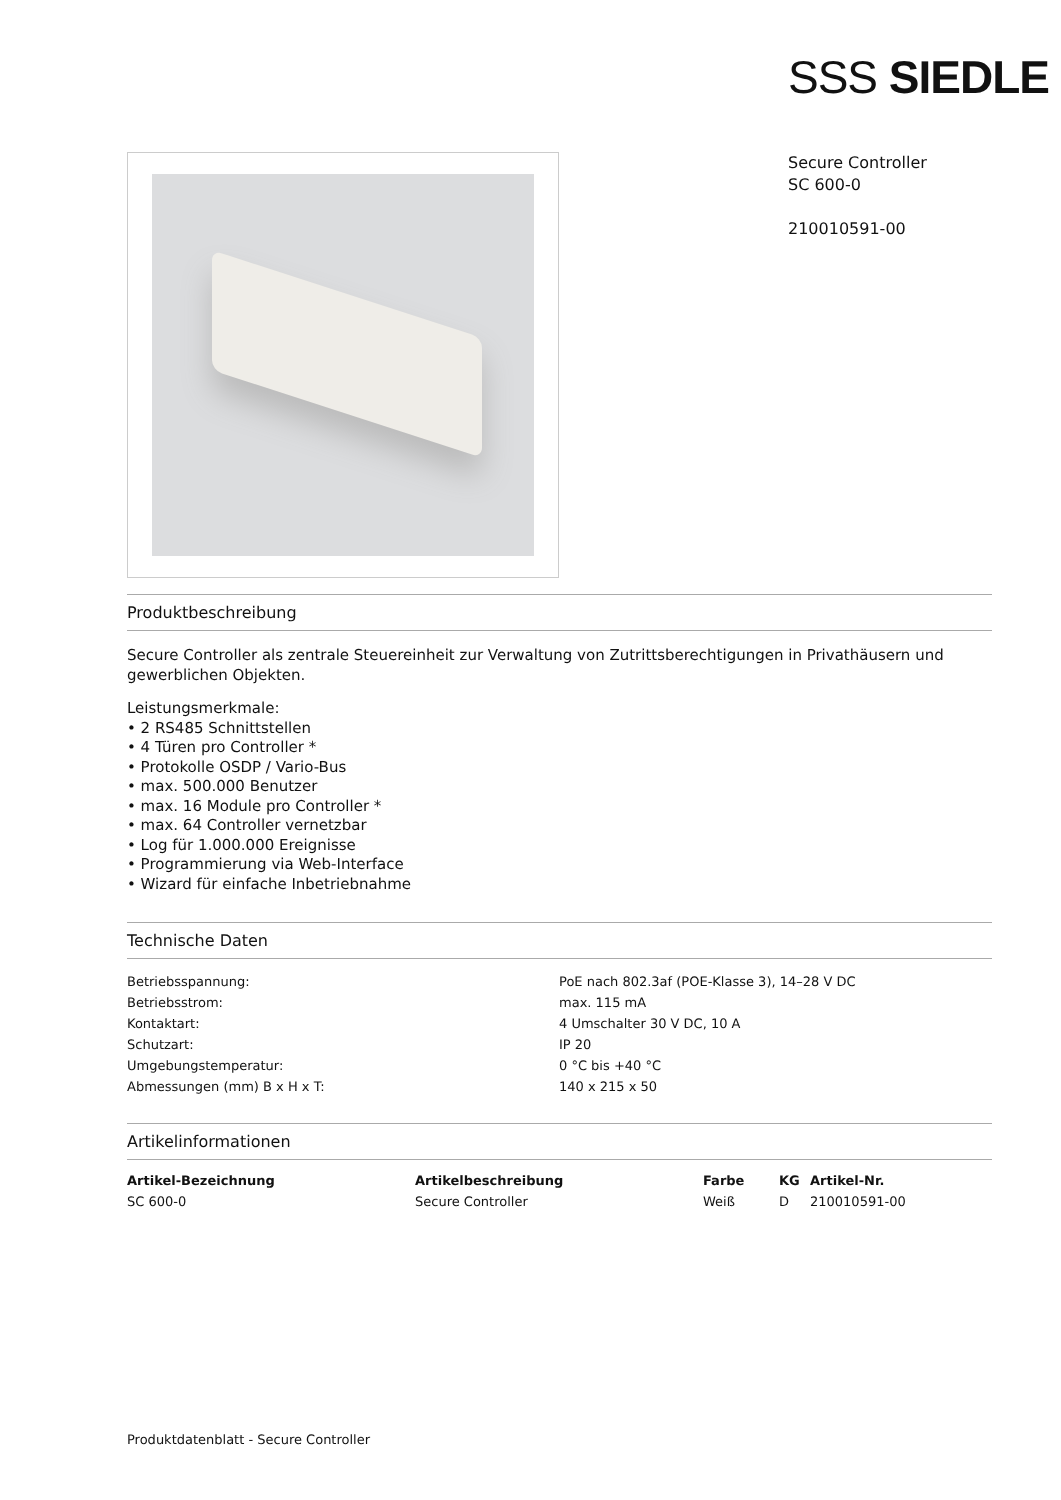SSS SIEDLE
Secure Controller
SC 600-0
210010591-00
Produktbeschreibung
Secure Controller als zentrale Steuereinheit zur Verwaltung von Zutrittsberechtigungen in Privathäusern und gewerblichen Objekten.
Leistungsmerkmale:
• 2 RS485 Schnittstellen
• 4 Türen pro Controller *
• Protokolle OSDP / Vario-Bus
• max. 500.000 Benutzer
• max. 16 Module pro Controller *
• max. 64 Controller vernetzbar
• Log für 1.000.000 Ereignisse
• Programmierung via Web-Interface
• Wizard für einfache Inbetriebnahme
Technische Daten
| Betriebsspannung: | PoE nach 802.3af (POE-Klasse 3), 14–28 V DC |
| Betriebsstrom: | max. 115 mA |
| Kontaktart: | 4 Umschalter 30 V DC, 10 A |
| Schutzart: | IP 20 |
| Umgebungstemperatur: | 0 °C bis +40 °C |
| Abmessungen (mm) B x H x T: | 140 x 215 x 50 |
Artikelinformationen
| Artikel-Bezeichnung | Artikelbeschreibung | Farbe | KG | Artikel-Nr. |
| --- | --- | --- | --- | --- |
| SC 600-0 | Secure Controller | Weiß | D | 210010591-00 |
Produktdatenblatt - Secure Controller